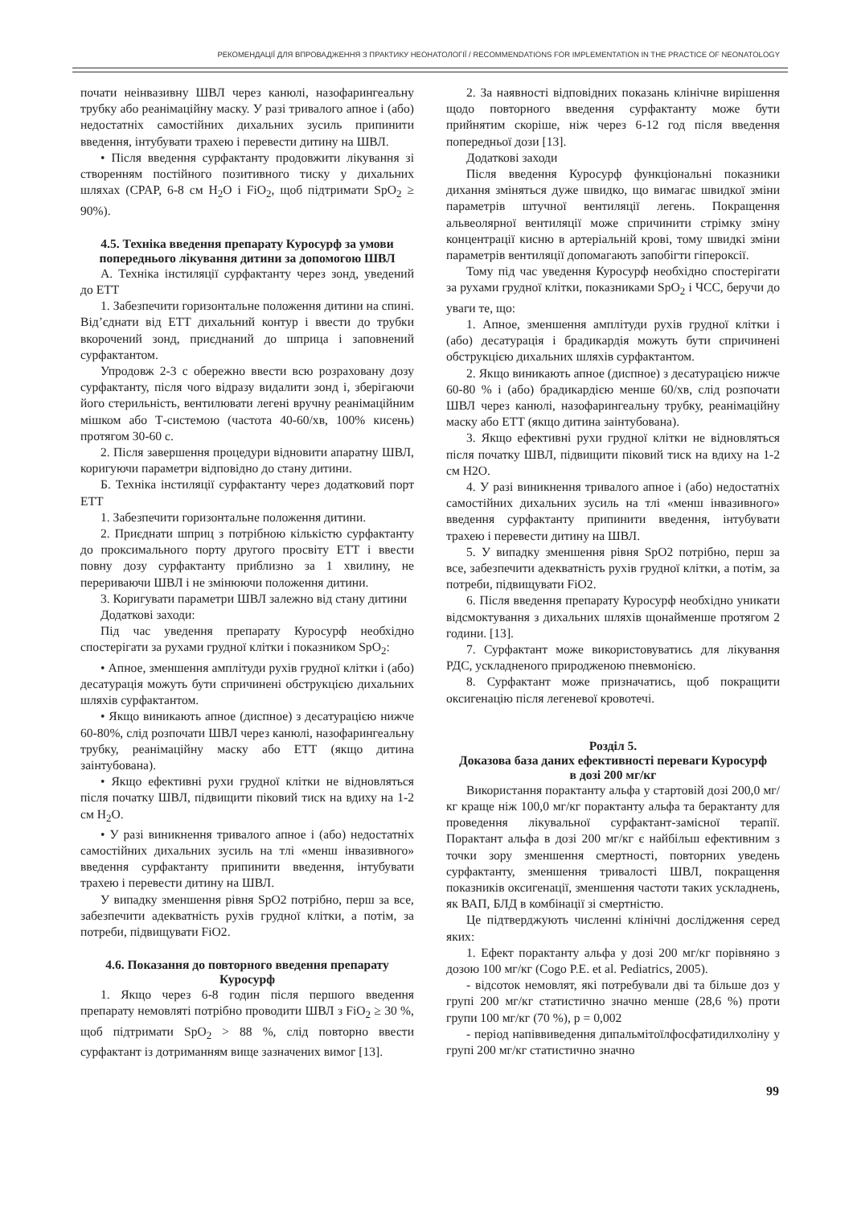РЕКОМЕНДАЦІЇ ДЛЯ ВПРОВАДЖЕННЯ З ПРАКТИКУ НЕОНАТОЛОГІЇ / RECOMMENDATIONS FOR IMPLEMENTATION IN THE PRACTICE OF NEONATOLOGY
почати неінвазивну ШВЛ через канюлі, назофарингеальну трубку або реанімаційну маску. У разі тривалого апное і (або) недостатніх самостійних дихальних зусиль припинити введення, інтубувати трахею і перевести дитину на ШВЛ.
• Після введення сурфактанту продовжити лікування зі створенням постійного позитивного тиску у дихальних шляхах (CPAP, 6-8 см H<sub>2</sub>O і FiO<sub>2</sub>, щоб підтримати SpO<sub>2</sub> ≥ 90%).
4.5. Техніка введення препарату Куросурф за умови попереднього лікування дитини за допомогою ШВЛ
А. Техніка інстиляції сурфактанту через зонд, уведений до ЕТТ
1. Забезпечити горизонтальне положення дитини на спині. Від’єднати від ЕТТ дихальний контур і ввести до трубки вкорочений зонд, приєднаний до шприца і заповнений сурфактантом.
Упродовж 2-3 с обережно ввести всю розраховану дозу сурфактанту, після чого відразу видалити зонд і, зберігаючи його стерильність, вентилювати легені вручну реанімаційним мішком або Т-системою (частота 40-60/хв, 100% кисень) протягом 30-60 с.
2. Після завершення процедури відновити апаратну ШВЛ, коригуючи параметри відповідно до стану дитини.
Б. Техніка інстиляції сурфактанту через додатковий порт ЕТТ
1. Забезпечити горизонтальне положення дитини.
2. Приєднати шприц з потрібною кількістю сурфактанту до проксимального порту другого просвіту ЕТТ і ввести повну дозу сурфактанту приблизно за 1 хвилину, не перериваючи ШВЛ і не змінюючи положення дитини.
3. Коригувати параметри ШВЛ залежно від стану дитини
Додаткові заходи:
Під час уведення препарату Куросурф необхідно спостерігати за рухами грудної клітки і показником SpO<sub>2</sub>:
• Апное, зменшення амплітуди рухів грудної клітки і (або) десатурація можуть бути спричинені обструкцією дихальних шляхів сурфактантом.
• Якщо виникають апное (диспное) з десатурацією нижче 60-80%, слід розпочати ШВЛ через канюлі, назофарингеальну трубку, реанімаційну маску або ЕТТ (якщо дитина заінтубована).
• Якщо ефективні рухи грудної клітки не відновляться після початку ШВЛ, підвищити піковий тиск на вдиху на 1-2 см H<sub>2</sub>O.
• У разі виникнення тривалого апное і (або) недостатніх самостійних дихальних зусиль на тлі «менш інвазивного» введення сурфактанту припинити введення, інтубувати трахею і перевести дитину на ШВЛ.
У випадку зменшення рівня SpO2 потрібно, перш за все, забезпечити адекватність рухів грудної клітки, а потім, за потреби, підвищувати FiO2.
4.6. Показання до повторного введення препарату Куросурф
1. Якщо через 6-8 годин після першого введення препарату немовляті потрібно проводити ШВЛ з FiO<sub>2</sub> ≥ 30 %, щоб підтримати SpO<sub>2</sub> > 88 %, слід повторно ввести сурфактант із дотриманням вище зазначених вимог [13].
2. За наявності відповідних показань клінічне вирішення щодо повторного введення сурфактанту може бути прийнятим скоріше, ніж через 6-12 год після введення попередньої дози [13].
Додаткові заходи
Після введення Куросурф функціональні показники дихання зміняться дуже швидко, що вимагає швидкої зміни параметрів штучної вентиляції легень. Покращення альвеолярної вентиляції може спричинити стрімку зміну концентрації кисню в артеріальній крові, тому швидкі зміни параметрів вентиляції допомагають запобігти гіпероксії.
Тому під час уведення Куросурф необхідно спостерігати за рухами грудної клітки, показниками SpO<sub>2</sub> і ЧСС, беручи до уваги те, що:
1. Апное, зменшення амплітуди рухів грудної клітки і (або) десатурація і брадикардія можуть бути спричинені обструкцією дихальних шляхів сурфактантом.
2. Якщо виникають апное (диспное) з десатурацією нижче 60-80 % і (або) брадикардією менше 60/хв, слід розпочати ШВЛ через канюлі, назофарингеальну трубку, реанімаційну маску або ЕТТ (якщо дитина заінтубована).
3. Якщо ефективні рухи грудної клітки не відновляться після початку ШВЛ, підвищити піковий тиск на вдиху на 1-2 см H2O.
4. У разі виникнення тривалого апное і (або) недостатніх самостійних дихальних зусиль на тлі «менш інвазивного» введення сурфактанту припинити введення, інтубувати трахею і перевести дитину на ШВЛ.
5. У випадку зменшення рівня SpO2 потрібно, перш за все, забезпечити адекватність рухів грудної клітки, а потім, за потреби, підвищувати FiO2.
6. Після введення препарату Куросурф необхідно уникати відсмоктування з дихальних шляхів щонайменше протягом 2 години. [13].
7. Сурфактант може використовуватись для лікування РДС, ускладненого природженою пневмонією.
8. Сурфактант може призначатись, щоб покращити оксигенацію після легеневої кровотечі.
Розділ 5.
Доказова база даних ефективності переваги Куросурф
в дозі 200 мг/кг
Використання порактанту альфа у стартовій дозі 200,0 мг/кг краще ніж 100,0 мг/кг порактанту альфа та берактанту для проведення лікувальної сурфактант-замісної терапії. Порактант альфа в дозі 200 мг/кг є найбільш ефективним з точки зору зменшення смертності, повторних уведень сурфактанту, зменшення тривалості ШВЛ, покращення показників оксигенації, зменшення частоти таких ускладнень, як ВАП, БЛД в комбінації зі смертністю.
Це підтверджують численні клінічні дослідження серед яких:
1. Ефект порактанту альфа у дозі 200 мг/кг порівняно з дозою 100 мг/кг (Cogo P.E. et al. Pediatrics, 2005).
- відсоток немовлят, які потребували дві та більше доз у групі 200 мг/кг статистично значно менше (28,6 %) проти групи 100 мг/кг (70 %), р = 0,002
- період напіввиведення дипальмітоїлфосфатидилхоліну у групі 200 мг/кг статистично значно
99